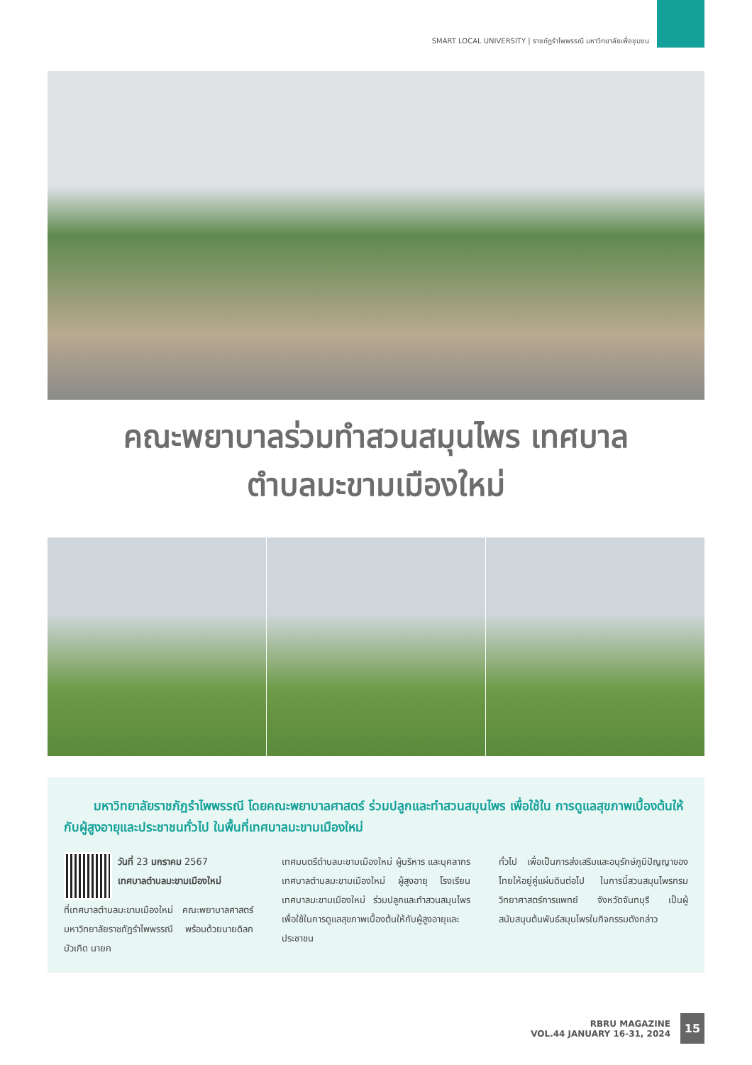SMART LOCAL UNIVERSITY | ราชภัฏรำไพพรรณี มหาวิทยาลัยเพื่อชุมชน
คณะพยาบาลร่วมทำสวนสมุนไพร เทศบาล
ตำบลมะขามเมืองใหม่
มหาวิทยาลัยราชภัฏรำไพพรรณี โดยคณะพยาบาลศาสตร์ ร่วมปลูกและทำสวนสมุนไพร เพื่อใช้ใน การดูแลสุขภาพเบื้องต้นให้กับผู้สูงอายุและประชาชนทั่วไป ในพื้นที่เทศบาลมะขามเมืองใหม่
วันที่ 23 มกราคม 2567
เทศบาลตำบลมะขามเมืองใหม่
ที่เทศบาลตำบลมะขามเมืองใหม่ คณะพยาบาลศาสตร์ มหาวิทยาลัยราชภัฏรำไพพรรณี พร้อมด้วยนายดิลก บัวเกิด นายก
เทศมนตรีตำบลมะขามเมืองใหม่ ผู้บริหาร และบุคลากรเทศบาลตำบลมะขามเมืองใหม่ ผู้สูงอายุ โรงเรียนเทศบาลมะขามเมืองใหม่ ร่วมปลูกและทำสวนสมุนไพร เพื่อใช้ในการดูแลสุขภาพเบื้องต้นให้กับผู้สูงอายุและประชาชน
ทั่วไป เพื่อเป็นการส่งเสริมและอนุรักษ์ภูมิปัญญาของไทยให้อยู่คู่แผ่นดินต่อไป ในการนี้สวนสมุนไพรกรมวิทยาศาสตร์การแพทย์ จังหวัดจันทบุรี เป็นผู้สนับสนุนต้นพันธ์สมุนไพรในกิจกรรมดังกล่าว
RBRU MAGAZINE
VOL.44 JANUARY 16-31, 2024
15